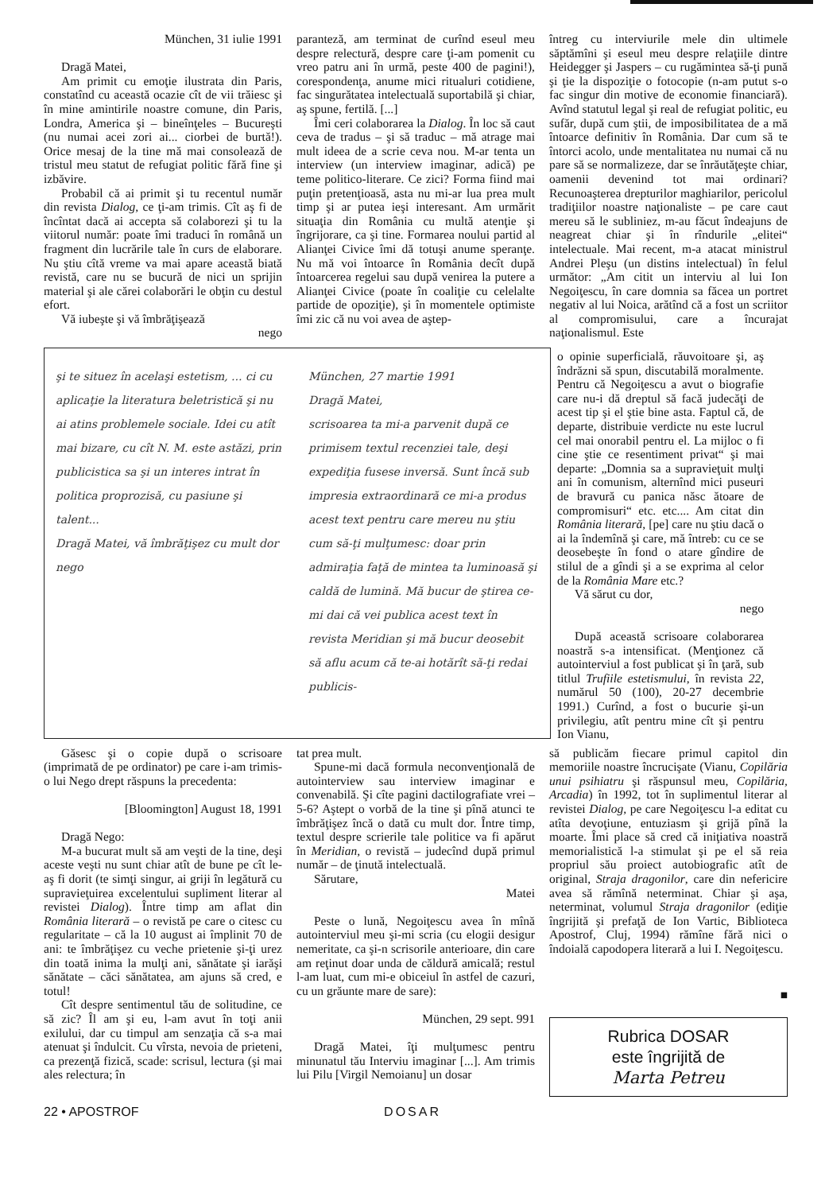München, 31 iulie 1991
Dragă Matei,
Am primit cu emoţie ilustrata din Paris, constatînd cu această ocazie cît de vii trăiesc şi în mine amintirile noastre comune, din Paris, Londra, America şi – bineînţeles – Bucureşti (nu numai acei zori ai... ciorbei de burtă!). Orice mesaj de la tine mă mai consolează de tristul meu statut de refugiat politic fără fine şi izbăvire.
Probabil că ai primit şi tu recentul număr din revista Dialog, ce ţi-am trimis. Cît aş fi de încîntat dacă ai accepta să colaborezi şi tu la viitorul număr: poate îmi traduci în română un fragment din lucrările tale în curs de elaborare. Nu ştiu cîtă vreme va mai apare această biată revistă, care nu se bucură de nici un sprijin material şi ale cărei colaborări le obţin cu destul efort.
Vă iubeşte şi vă îmbrăţişează
nego
paranteză, am terminat de curînd eseul meu despre relectură, despre care ţi-am pomenit cu vreo patru ani în urmă, peste 400 de pagini!), corespondenţa, anume mici ritualuri cotidiene, fac singurătatea intelectuală suportabilă şi chiar, aş spune, fertilă. [...]
Îmi ceri colaborarea la Dialog. În loc să caut ceva de tradus – şi să traduc – mă atrage mai mult ideea de a scrie ceva nou. M-ar tenta un interview (un interview imaginar, adică) pe teme politico-literare. Ce zici? Forma fiind mai puţin pretenţioasă, asta nu mi-ar lua prea mult timp şi ar putea ieşi interesant. Am urmărit situaţia din România cu multă atenţie şi îngrijorare, ca şi tine. Formarea noului partid al Alianţei Civice îmi dă totuşi anume speranţe. Nu mă voi întoarce în România decît după întoarcerea regelui sau după venirea la putere a Alianţei Civice (poate în coaliţie cu celelalte partide de opoziţie), şi în momentele optimiste îmi zic că nu voi avea de aştep-
întreg cu interviurile mele din ultimele săptămîni şi eseul meu despre relaţiile dintre Heidegger şi Jaspers – cu rugămintea să-ţi pună şi ţie la dispoziţie o fotocopie (n-am putut s-o fac singur din motive de economie financiară). Avînd statutul legal şi real de refugiat politic, eu sufăr, după cum ştii, de imposibilitatea de a mă întoarce definitiv în România. Dar cum să te întorci acolo, unde mentalitatea nu numai că nu pare să se normalizeze, dar se înrăutăţeşte chiar, oamenii devenind tot mai ordinari? Recunoaşterea drepturilor maghiarilor, pericolul tradiţiilor noastre naţionaliste – pe care caut mereu să le subliniez, m-au făcut îndeajuns de neagreat chiar şi în rîndurile „elitei“ intelectuale. Mai recent, m-a atacat ministrul Andrei Pleşu (un distins intelectual) în felul următor: „Am citit un interviu al lui Ion Negoiţescu, în care domnia sa făcea un portret negativ al lui Noica, arătînd că a fost un scriitor al compromisului, care a încurajat naţionalismul. Este
şi te situez în acelaşi estetism, ... ci cu aplicaţie la literatura beletristică şi nu ai atins problemele sociale. Idei cu atît mai bizare, cu cît N. M. este astăzi, prin publicistica sa şi un interes intrat în politica proprozisă, cu pasiune şi talent...
Dragă Matei, vă îmbrăţişez cu mult dor
nego
München, 27 martie 1991
Dragă Matei,
scrisoarea ta mi-a parvenit după ce primisem textul recenziei tale, deşi expediţia fusese inversă. Sunt încă sub impresia extraordinară ce mi-a produs acest text pentru care mereu nu ştiu cum să-ţi mulţumesc: doar prin admiraţia faţă de mintea ta luminoasă şi caldă de lumină. Mă bucur de ştirea ce-mi dai că vei publica acest text în revista Meridian şi mă bucur deosebit să aflu acum că te-ai hotărît să-ţi redai publicis-
o opinie superficială, răuvoitoare şi, aş îndrăzni să spun, discutabilă moralmente. Pentru că Negoiţescu a avut o biografie care nu-i dă dreptul să facă judecăţi de acest tip şi el ştie bine asta. Faptul că, de departe, distribuie verdicte nu este lucrul cel mai onorabil pentru el. La mijloc o fi cine ştie ce resentiment privat“ şi mai departe: „Domnia sa a supravieţuit mulţi ani în comunism, alternînd mici puseuri de bravură cu panica născ ătoare de compromisuri“ etc. etc.... Am citat din România literară, [pe] care nu ştiu dacă o ai la îndemînă şi care, mă întreb: cu ce se deosebeşte în fond o atare gîndire de stilul de a gîndi şi a se exprima al celor de la România Mare etc.?
Vă sărut cu dor,
nego
După această scrisoare colaborarea noastră s-a intensificat. (Menţionez că autointerviul a fost publicat şi în ţară, sub titlul Trufiile estetismului, în revista 22, numărul 50 (100), 20-27 decembrie 1991.) Curînd, a fost o bucurie şi-un privilegiu, atît pentru mine cît şi pentru Ion Vianu,
Găsesc şi o copie după o scrisoare (imprimată de pe ordinator) pe care i-am trimis-o lui Nego drept răspuns la precedenta:
[Bloomington] August 18, 1991
Dragă Nego:
M-a bucurat mult să am veşti de la tine, deşi aceste veşti nu sunt chiar atît de bune pe cît le-aş fi dorit (te simţi singur, ai griji în legătură cu supravieţuirea excelentului supliment literar al revistei Dialog). Între timp am aflat din România literară – o revistă pe care o citesc cu regularitate – că la 10 august ai împlinit 70 de ani: te îmbrăţişez cu veche prietenie şi-ţi urez din toată inima la mulţi ani, sănătate şi iarăşi sănătate – căci sănătatea, am ajuns să cred, e totul!
Cît despre sentimentul tău de solitudine, ce să zic? Îl am şi eu, l-am avut în toţi anii exilului, dar cu timpul am senzaţia că s-a mai atenuat şi îndulcit. Cu vîrsta, nevoia de prieteni, ca prezenţă fizică, scade: scrisul, lectura (şi mai ales relectura; în
tat prea mult.
Spune-mi dacă formula neconvenţională de autointerview sau interview imaginar e convenabilă. Şi cîte pagini dactilografiate vrei – 5-6? Aştept o vorbă de la tine şi pînă atunci te îmbrăţişez încă o dată cu mult dor. Între timp, textul despre scrierile tale politice va fi apărut în Meridian, o revistă – judecînd după primul număr – de ţinută intelectuală.
Sărutare,
Matei
Peste o lună, Negoiţescu avea în mînă autointerviul meu şi-mi scria (cu elogii desigur nemeritate, ca şi-n scrisorile anterioare, din care am reţinut doar unda de căldură amicală; restul l-am luat, cum mi-e obiceiul în astfel de cazuri, cu un grăunte mare de sare):
München, 29 sept. 991
Dragă Matei, îţi mulţumesc pentru minunatul tău Interviu imaginar [...]. Am trimis lui Pilu [Virgil Nemoianu] un dosar
să publicăm fiecare primul capitol din memoriile noastre încrucişate (Vianu, Copilăria unui psihiatru şi răspunsul meu, Copilăria, Arcadia) în 1992, tot în suplimentul literar al revistei Dialog, pe care Negoiţescu l-a editat cu atîta devoţiune, entuziasm şi grijă pînă la moarte. Îmi place să cred că iniţiativa noastră memorialistică l-a stimulat şi pe el să reia propriul său proiect autobiografic atît de original, Straja dragonilor, care din nefericire avea să rămînă neterminat. Chiar şi aşa, neterminat, volumul Straja dragonilor (ediţie îngrijită şi prefaţă de Ion Vartic, Biblioteca Apostrof, Cluj, 1994) rămîne fără nici o îndoială capodopera literară a lui I. Negoiţescu.
■
Rubrica DOSAR
este îngrijită de
Marta Petreu
22 • APOSTROF DOSAR